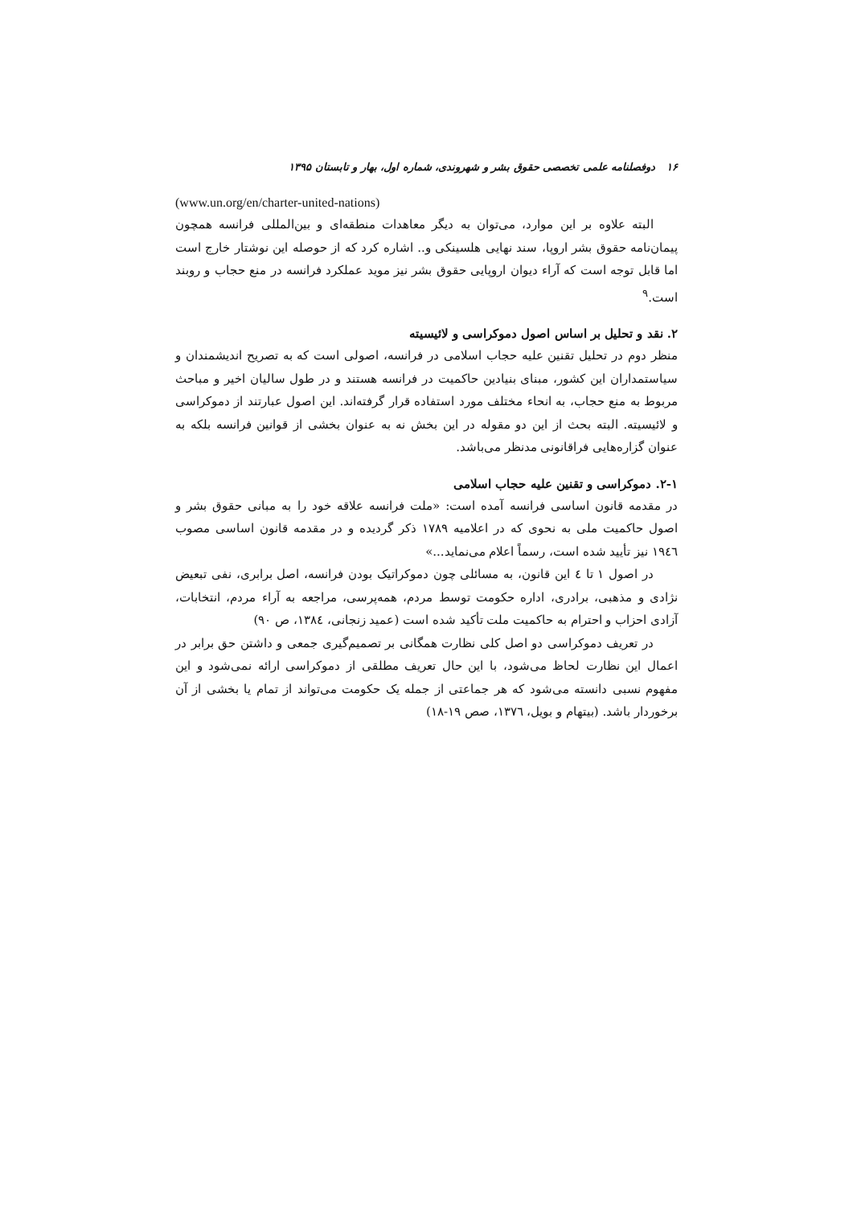۱۶ دوفصلنامه علمی تخصصی حقوق بشر و شهروندی، شماره اول، بهار و تابستان ۱۳۹۵
(www.un.org/en/charter-united-nations)
البته علاوه بر این موارد، می‌توان به دیگر معاهدات منطقه‌ای و بین‌المللی فرانسه همچون پیمان‌نامه حقوق بشر اروپا، سند نهایی هلسینکی و.. اشاره کرد که از حوصله این نوشتار خارج است اما قابل توجه است که آراء دیوان اروپایی حقوق بشر نیز موید عملکرد فرانسه در منع حجاب و روبند است.<sup>۹</sup>
۲. نقد و تحلیل بر اساس اصول دموکراسی و لائیسیته
منظر دوم در تحلیل تقنین علیه حجاب اسلامی در فرانسه، اصولی است که به تصریح اندیشمندان و سیاستمداران این کشور، مبنای بنیادین حاکمیت در فرانسه هستند و در طول سالیان اخیر و مباحث مربوط به منع حجاب، به انحاء مختلف مورد استفاده قرار گرفته‌اند. این اصول عبارتند از دموکراسی و لائیسیته. البته بحث از این دو مقوله در این بخش نه به عنوان بخشی از قوانین فرانسه بلکه به عنوان گزاره‌هایی فراقانونی مدنظر می‌باشد.
۲-۱. دموکراسی و تقنین علیه حجاب اسلامی
در مقدمه قانون اساسی فرانسه آمده است: «ملت فرانسه علاقه خود را به مبانی حقوق بشر و اصول حاکمیت ملی به نحوی که در اعلامیه ۱۷۸۹ ذکر گردیده و در مقدمه قانون اساسی مصوب ۱۹٤٦ نیز تأیید شده است، رسماً اعلام می‌نماید...»
در اصول ۱ تا ٤ این قانون، به مسائلی چون دموکراتیک بودن فرانسه، اصل برابری، نفی تبعیض نژادی و مذهبی، برادری، اداره حکومت توسط مردم، همه‌پرسی، مراجعه به آراء مردم، انتخابات، آزادی احزاب و احترام به حاکمیت ملت تأکید شده است (عمید زنجانی، ۱۳۸٤، ص ۹۰)
در تعریف دموکراسی دو اصل کلی نظارت همگانی بر تصمیم‌گیری جمعی و داشتن حق برابر در اعمال این نظارت لحاظ می‌شود، با این حال تعریف مطلقی از دموکراسی ارائه نمی‌شود و این مفهوم نسبی دانسته می‌شود که هر جماعتی از جمله یک حکومت می‌تواند از تمام یا بخشی از آن برخوردار باشد. (بیتهام و بویل، ۱۳۷٦، صص ۱۹-۱۸)